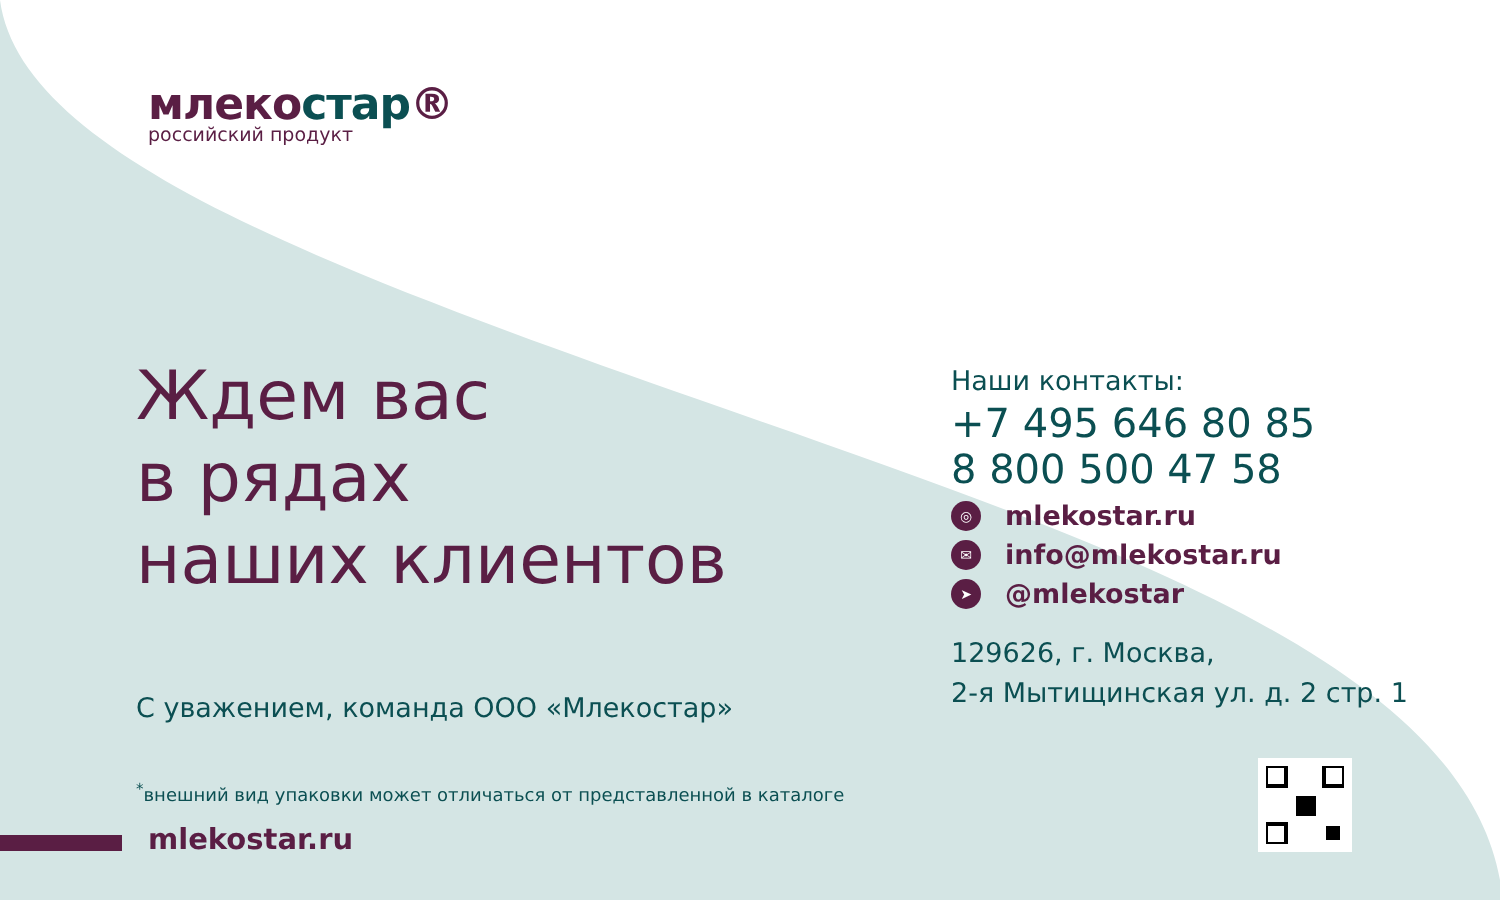млекостар®
российский продукт
Ждем вас
в рядах
наших клиентов
С уважением, команда ООО «Млекостар»
<sup>*</sup> внешний вид упаковки может отличаться от представленной в каталоге
mlekostar.ru
Наши контакты:
+7 495 646 80 85
8 800 500 47 58
◎
mlekostar.ru
✉
info@mlekostar.ru
➤
@mlekostar
129626, г. Москва,
2-я Мытищинская ул. д. 2 стр. 1